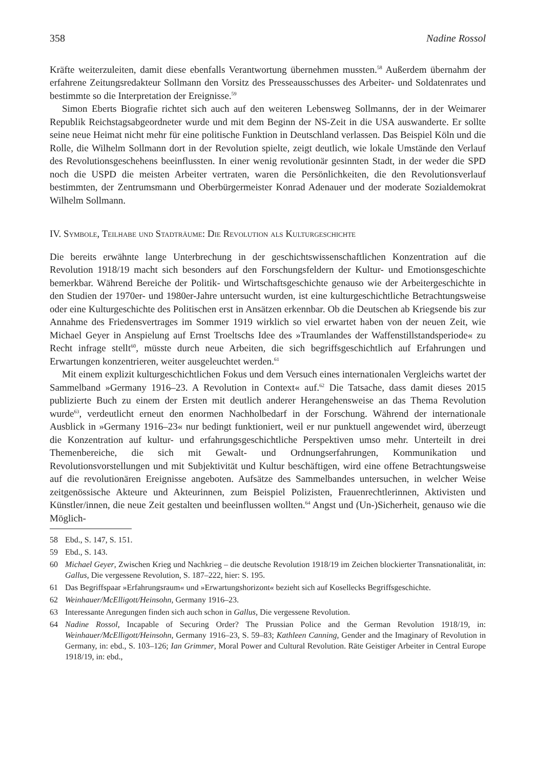358 Nadine Rossol
Kräfte weiterzuleiten, damit diese ebenfalls Verantwortung übernehmen mussten.<sup>58</sup> Außerdem übernahm der erfahrene Zeitungsredakteur Sollmann den Vorsitz des Presseausschusses des Arbeiter- und Soldatenrates und bestimmte so die Interpretation der Ereignisse.<sup>59</sup>
Simon Eberts Biografie richtet sich auch auf den weiteren Lebensweg Sollmanns, der in der Weimarer Republik Reichstagsabgeordneter wurde und mit dem Beginn der NS-Zeit in die USA auswanderte. Er sollte seine neue Heimat nicht mehr für eine politische Funktion in Deutschland verlassen. Das Beispiel Köln und die Rolle, die Wilhelm Sollmann dort in der Revolution spielte, zeigt deutlich, wie lokale Umstände den Verlauf des Revolutionsgeschehens beeinflussten. In einer wenig revolutionär gesinnten Stadt, in der weder die SPD noch die USPD die meisten Arbeiter vertraten, waren die Persönlichkeiten, die den Revolutionsverlauf bestimmten, der Zentrumsmann und Oberbürgermeister Konrad Adenauer und der moderate Sozialdemokrat Wilhelm Sollmann.
IV. Symbole, Teilhabe und Stadträume: Die Revolution als Kulturgeschichte
Die bereits erwähnte lange Unterbrechung in der geschichtswissenschaftlichen Konzentration auf die Revolution 1918/19 macht sich besonders auf den Forschungsfeldern der Kultur- und Emotionsgeschichte bemerkbar. Während Bereiche der Politik- und Wirtschaftsgeschichte genauso wie der Arbeitergeschichte in den Studien der 1970er- und 1980er-Jahre untersucht wurden, ist eine kulturgeschichtliche Betrachtungsweise oder eine Kulturgeschichte des Politischen erst in Ansätzen erkennbar. Ob die Deutschen ab Kriegsende bis zur Annahme des Friedensvertrages im Sommer 1919 wirklich so viel erwartet haben von der neuen Zeit, wie Michael Geyer in Anspielung auf Ernst Troeltschs Idee des »Traumlandes der Waffenstillstandsperiode« zu Recht infrage stellt<sup>60</sup>, müsste durch neue Arbeiten, die sich begriffsgeschichtlich auf Erfahrungen und Erwartungen konzentrieren, weiter ausgeleuchtet werden.<sup>61</sup>
Mit einem explizit kulturgeschichtlichen Fokus und dem Versuch eines internationalen Vergleichs wartet der Sammelband »Germany 1916–23. A Revolution in Context« auf.<sup>62</sup> Die Tatsache, dass damit dieses 2015 publizierte Buch zu einem der Ersten mit deutlich anderer Herangehensweise an das Thema Revolution wurde<sup>63</sup>, verdeutlicht erneut den enormen Nachholbedarf in der Forschung. Während der internationale Ausblick in »Germany 1916–23« nur bedingt funktioniert, weil er nur punktuell angewendet wird, überzeugt die Konzentration auf kultur- und erfahrungsgeschichtliche Perspektiven umso mehr. Unterteilt in drei Themenbereiche, die sich mit Gewalt- und Ordnungserfahrungen, Kommunikation und Revolutionsvorstellungen und mit Subjektivität und Kultur beschäftigen, wird eine offene Betrachtungsweise auf die revolutionären Ereignisse angeboten. Aufsätze des Sammelbandes untersuchen, in welcher Weise zeitgenössische Akteure und Akteurinnen, zum Beispiel Polizisten, Frauenrechtlerinnen, Aktivisten und Künstler/innen, die neue Zeit gestalten und beeinflussen wollten.<sup>64</sup> Angst und (Un-)Sicherheit, genauso wie die Möglich-
58 Ebd., S. 147, S. 151.
59 Ebd., S. 143.
60 Michael Geyer, Zwischen Krieg und Nachkrieg – die deutsche Revolution 1918/19 im Zeichen blockierter Transnationalität, in: Gallus, Die vergessene Revolution, S. 187–222, hier: S. 195.
61 Das Begriffspaar »Erfahrungsraum« und »Erwartungshorizont« bezieht sich auf Kosellecks Begriffsgeschichte.
62 Weinhauer/McElligott/Heinsohn, Germany 1916–23.
63 Interessante Anregungen finden sich auch schon in Gallus, Die vergessene Revolution.
64 Nadine Rossol, Incapable of Securing Order? The Prussian Police and the German Revolution 1918/19, in: Weinhauer/McElligott/Heinsohn, Germany 1916–23, S. 59–83; Kathleen Canning, Gender and the Imaginary of Revolution in Germany, in: ebd., S. 103–126; Ian Grimmer, Moral Power and Cultural Revolution. Räte Geistiger Arbeiter in Central Europe 1918/19, in: ebd.,